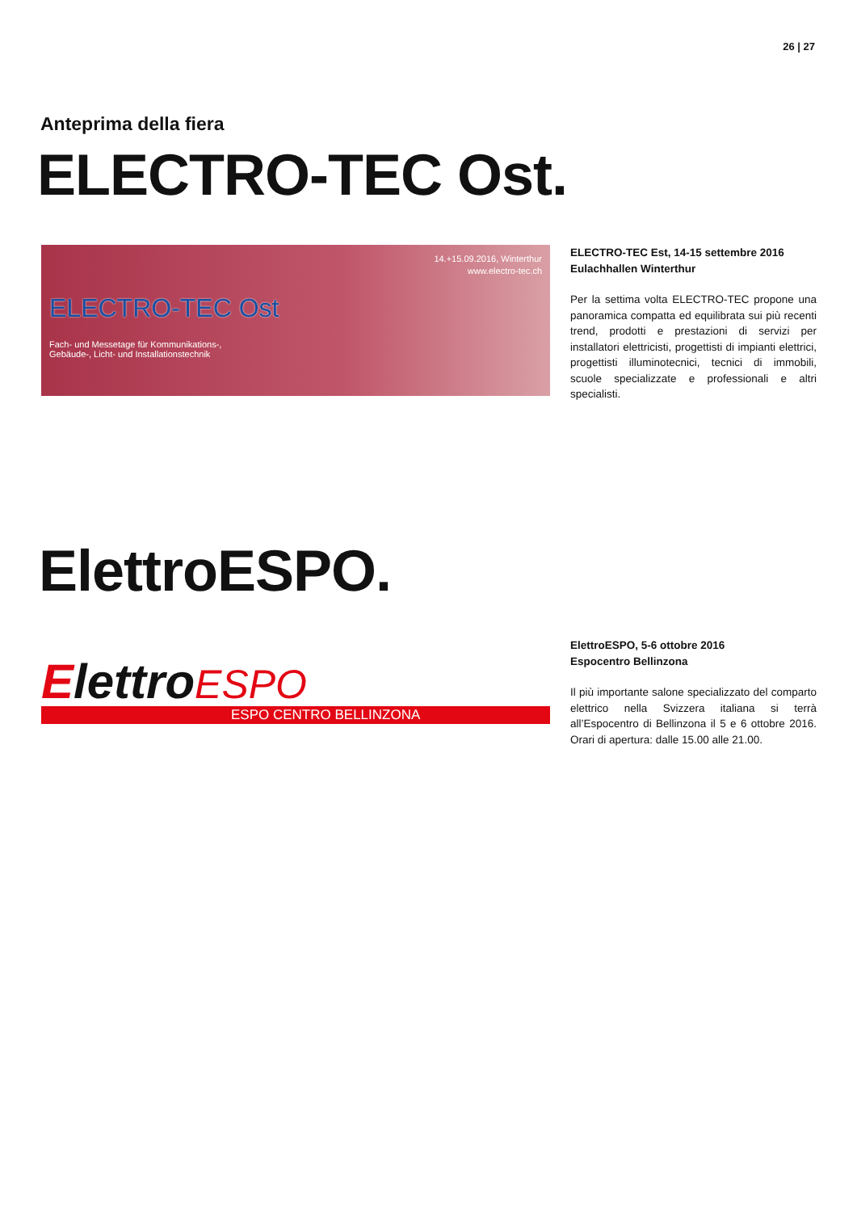26 | 27
Anteprima della fiera
ELECTRO-TEC Ost.
14.+15.09.2016, Winterthur
www.electro-tec.ch
ELECTRO-TEC Ost
Fach- und Messetage für Kommunikations-,
Gebäude-, Licht- und Installationstechnik
ELECTRO-TEC Est, 14-15 settembre 2016
Eulachhallen Winterthur
Per la settima volta ELECTRO-TEC propone una panoramica compatta ed equilibrata sui più recenti trend, prodotti e prestazioni di servizi per installatori elettricisti, progettisti di impianti elettrici, progettisti illuminotecnici, tecnici di immobili, scuole specializzate e professionali e altri specialisti.
ElettroESPO.
ElettroESPO
ESPO CENTRO BELLINZONA
ElettroESPO, 5-6 ottobre 2016
Espocentro Bellinzona
Il più importante salone specializzato del comparto elettrico nella Svizzera italiana si terrà all’Espocentro di Bellinzona il 5 e 6 ottobre 2016. Orari di apertura: dalle 15.00 alle 21.00.